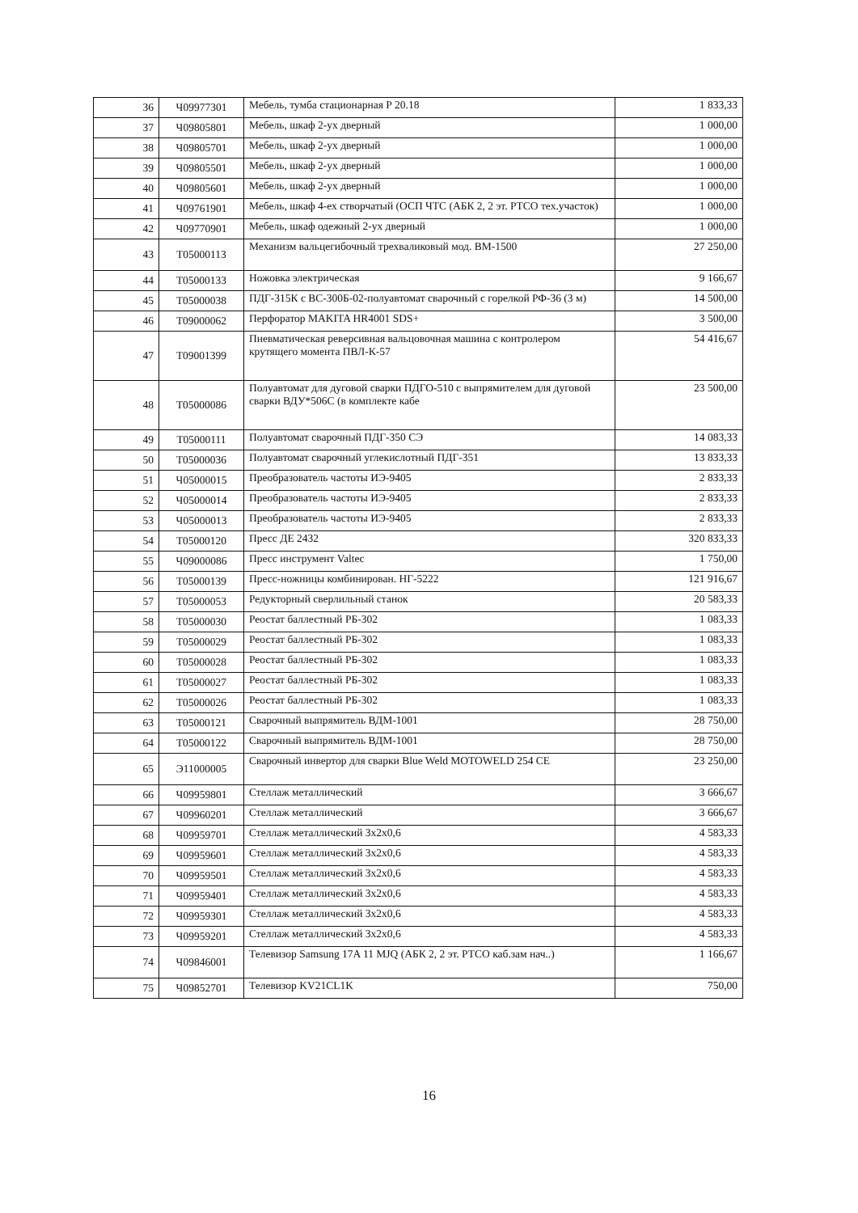| 36 | Ч09977301 | Мебель, тумба стационарная Р 20.18 | 1 833,33 |
| 37 | Ч09805801 | Мебель, шкаф 2-ух дверный | 1 000,00 |
| 38 | Ч09805701 | Мебель, шкаф 2-ух дверный | 1 000,00 |
| 39 | Ч09805501 | Мебель, шкаф 2-ух дверный | 1 000,00 |
| 40 | Ч09805601 | Мебель, шкаф 2-ух дверный | 1 000,00 |
| 41 | Ч09761901 | Мебель, шкаф 4-ех створчатый (ОСП ЧТС (АБК 2, 2 эт. РТСО тех.участок) | 1 000,00 |
| 42 | Ч09770901 | Мебель, шкаф одежный 2-ух дверный | 1 000,00 |
| 43 | Т05000113 | Механизм вальцегибочный трехваликовый мод. ВМ-1500 | 27 250,00 |
| 44 | Т05000133 | Ножовка электрическая | 9 166,67 |
| 45 | Т05000038 | ПДГ-315К с ВС-300Б-02-полуавтомат сварочный с горелкой РФ-36 (3 м) | 14 500,00 |
| 46 | Т09000062 | Перфоратор MAKITA HR4001 SDS+ | 3 500,00 |
| 47 | Т09001399 | Пневматическая реверсивная вальцовочная машина с контролером крутящего момента ПВЛ-К-57 | 54 416,67 |
| 48 | Т05000086 | Полуавтомат для дуговой сварки ПДГО-510 с выпрямителем для дуговой сварки ВДУ*506С (в комплекте кабе | 23 500,00 |
| 49 | Т05000111 | Полуавтомат сварочный ПДГ-350 СЭ | 14 083,33 |
| 50 | Т05000036 | Полуавтомат сварочный углекислотный ПДГ-351 | 13 833,33 |
| 51 | Ч05000015 | Преобразователь частоты ИЭ-9405 | 2 833,33 |
| 52 | Ч05000014 | Преобразователь частоты ИЭ-9405 | 2 833,33 |
| 53 | Ч05000013 | Преобразователь частоты ИЭ-9405 | 2 833,33 |
| 54 | Т05000120 | Пресс ДЕ 2432 | 320 833,33 |
| 55 | Ч09000086 | Пресс инструмент Valtec | 1 750,00 |
| 56 | Т05000139 | Пресс-ножницы комбинирован. НГ-5222 | 121 916,67 |
| 57 | Т05000053 | Редукторный сверлильный станок | 20 583,33 |
| 58 | Т05000030 | Реостат баллестный РБ-302 | 1 083,33 |
| 59 | Т05000029 | Реостат баллестный РБ-302 | 1 083,33 |
| 60 | Т05000028 | Реостат баллестный РБ-302 | 1 083,33 |
| 61 | Т05000027 | Реостат баллестный РБ-302 | 1 083,33 |
| 62 | Т05000026 | Реостат баллестный РБ-302 | 1 083,33 |
| 63 | Т05000121 | Сварочный выпрямитель ВДМ-1001 | 28 750,00 |
| 64 | Т05000122 | Сварочный выпрямитель ВДМ-1001 | 28 750,00 |
| 65 | Э11000005 | Сварочный инвертор для сварки Blue Weld MOTOWELD 254 CE | 23 250,00 |
| 66 | Ч09959801 | Стеллаж металлический | 3 666,67 |
| 67 | Ч09960201 | Стеллаж металлический | 3 666,67 |
| 68 | Ч09959701 | Стеллаж металлический 3х2х0,6 | 4 583,33 |
| 69 | Ч09959601 | Стеллаж металлический 3х2х0,6 | 4 583,33 |
| 70 | Ч09959501 | Стеллаж металлический 3х2х0,6 | 4 583,33 |
| 71 | Ч09959401 | Стеллаж металлический 3х2х0,6 | 4 583,33 |
| 72 | Ч09959301 | Стеллаж металлический 3х2х0,6 | 4 583,33 |
| 73 | Ч09959201 | Стеллаж металлический 3х2х0,6 | 4 583,33 |
| 74 | Ч09846001 | Телевизор Samsung 17A 11 MJQ (АБК 2, 2 эт. РТСО каб.зам нач..) | 1 166,67 |
| 75 | Ч09852701 | Телевизор KV21CL1K | 750,00 |
16